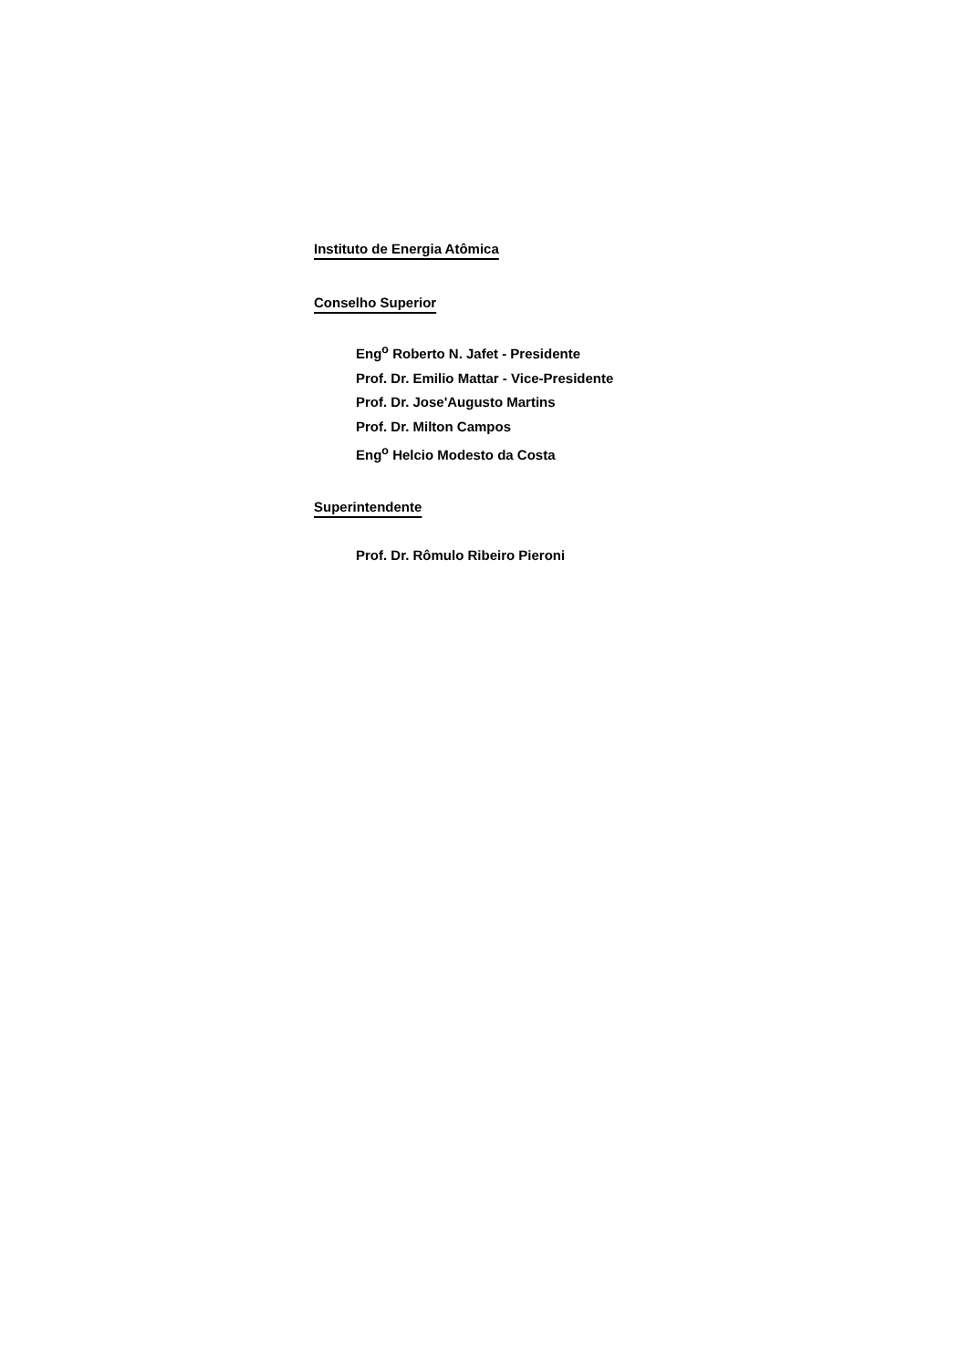Instituto de Energia Atômica
Conselho Superior
Eng<sup>o</sup> Roberto N. Jafet - Presidente
Prof. Dr. Emilio Mattar - Vice-Presidente
Prof. Dr. Jose'Augusto Martins
Prof. Dr. Milton Campos
Eng<sup>o</sup> Helcio Modesto da Costa
Superintendente
Prof. Dr. Rômulo Ribeiro Pieroni